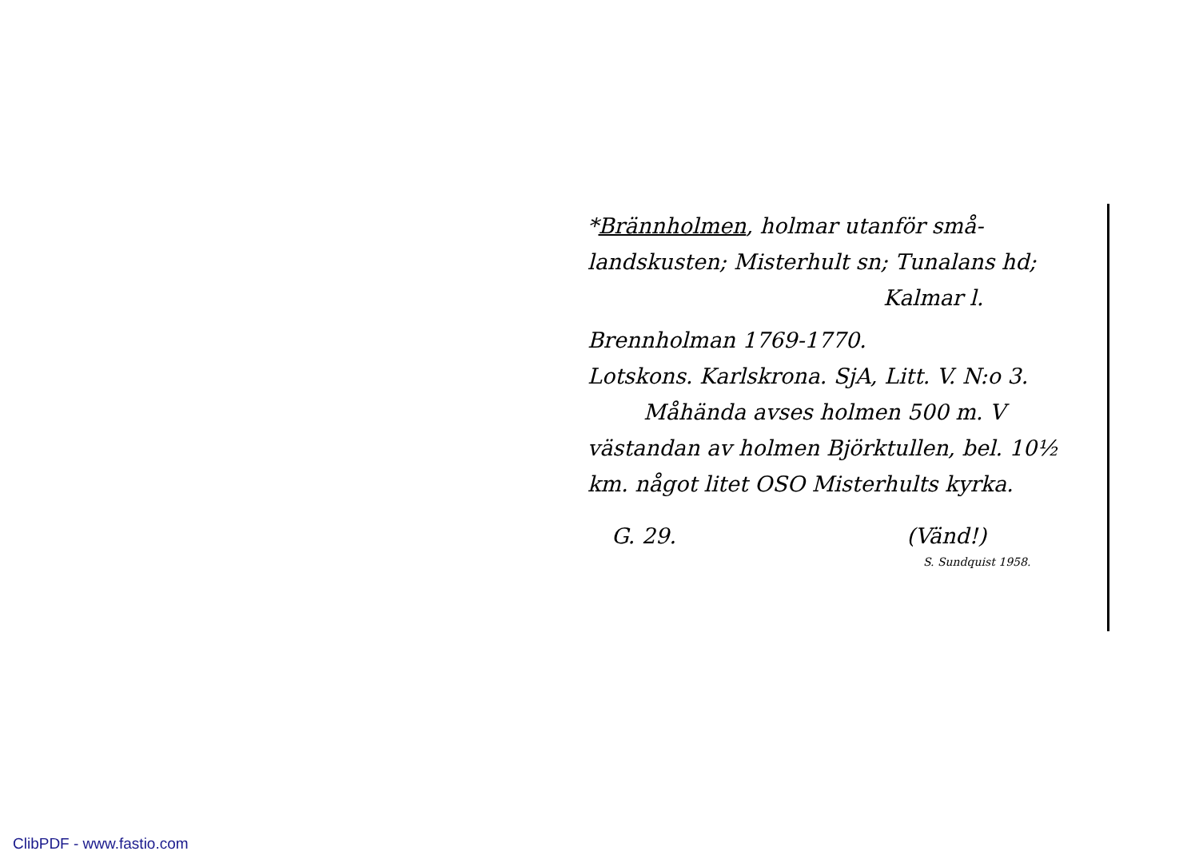*Brännholmen, holmar utanför små-
landskusten; Misterhult sn; Tunalans hd;
Kalmar l.
Brennholman 1769-1770.
Lotskons. Karlskrona. SjA, Litt. V. N:o 3.
Måhända avses holmen 500 m. V
västandan av holmen Björktullen, bel. 10½
km. något litet OSO Misterhults kyrka.
G. 29. (Vänd!)
S. Sundquist 1958.
ClibPDF - www.fastio.com